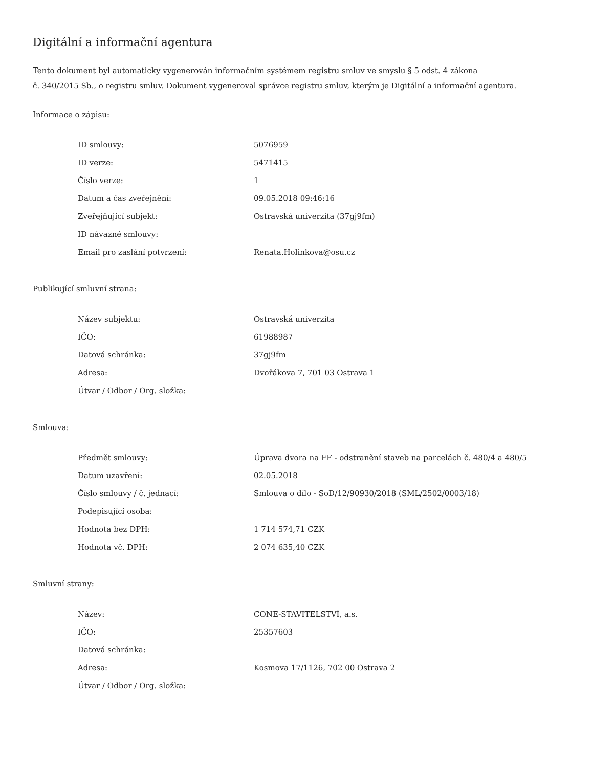Digitální a informační agentura
Tento dokument byl automaticky vygenerován informačním systémem registru smluv ve smyslu § 5 odst. 4 zákona
č. 340/2015 Sb., o registru smluv. Dokument vygeneroval správce registru smluv, kterým je Digitální a informační agentura.
Informace o zápisu:
| ID smlouvy: | 5076959 |
| ID verze: | 5471415 |
| Číslo verze: | 1 |
| Datum a čas zveřejnění: | 09.05.2018 09:46:16 |
| Zveřejňující subjekt: | Ostravská univerzita (37gj9fm) |
| ID návazné smlouvy: | |
| Email pro zaslání potvrzení: | Renata.Holinkova@osu.cz |
Publikující smluvní strana:
| Název subjektu: | Ostravská univerzita |
| IČO: | 61988987 |
| Datová schránka: | 37gj9fm |
| Adresa: | Dvořákova 7, 701 03 Ostrava 1 |
| Útvar / Odbor / Org. složka: | |
Smlouva:
| Předmět smlouvy: | Úprava dvora na FF - odstranění staveb na parcelách č. 480/4 a 480/5 |
| Datum uzavření: | 02.05.2018 |
| Číslo smlouvy / č. jednací: | Smlouva o dílo - SoD/12/90930/2018 (SML/2502/0003/18) |
| Podepisující osoba: | |
| Hodnota bez DPH: | 1 714 574,71 CZK |
| Hodnota vč. DPH: | 2 074 635,40 CZK |
Smluvní strany:
| Název: | CONE-STAVITELSTVÍ, a.s. |
| IČO: | 25357603 |
| Datová schránka: | |
| Adresa: | Kosmova 17/1126, 702 00 Ostrava 2 |
| Útvar / Odbor / Org. složka: | |